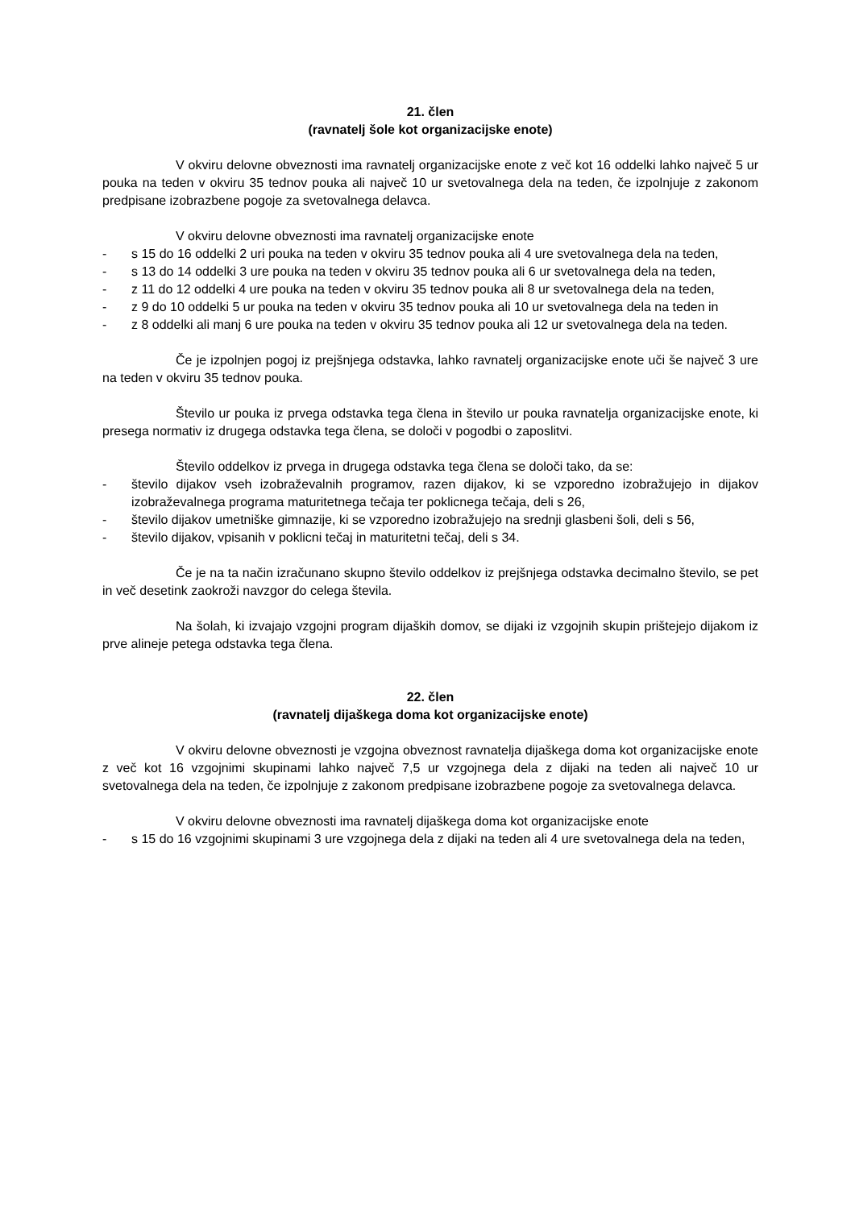21. člen
(ravnatelj šole kot organizacijske enote)
V okviru delovne obveznosti ima ravnatelj organizacijske enote z več kot 16 oddelki lahko največ 5 ur pouka na teden v okviru 35 tednov pouka ali največ 10 ur svetovalnega dela na teden, če izpolnjuje z zakonom predpisane izobrazbene pogoje za svetovalnega delavca.
V okviru delovne obveznosti ima ravnatelj organizacijske enote
- s 15 do 16 oddelki 2 uri pouka na teden v okviru 35 tednov pouka ali 4 ure svetovalnega dela na teden,
- s 13 do 14 oddelki 3 ure pouka na teden v okviru 35 tednov pouka ali 6 ur svetovalnega dela na teden,
- z 11 do 12 oddelki 4 ure pouka na teden v okviru 35 tednov pouka ali 8 ur svetovalnega dela na teden,
- z 9 do 10 oddelki 5 ur pouka na teden v okviru 35 tednov pouka ali 10 ur svetovalnega dela na teden in
- z 8 oddelki ali manj 6 ure pouka na teden v okviru 35 tednov pouka ali 12 ur svetovalnega dela na teden.
Če je izpolnjen pogoj iz prejšnjega odstavka, lahko ravnatelj organizacijske enote uči še največ 3 ure na teden v okviru 35 tednov pouka.
Število ur pouka iz prvega odstavka tega člena in število ur pouka ravnatelja organizacijske enote, ki presega normativ iz drugega odstavka tega člena, se določi v pogodbi o zaposlitvi.
Število oddelkov iz prvega in drugega odstavka tega člena se določi tako, da se:
- število dijakov vseh izobraževalnih programov, razen dijakov, ki se vzporedno izobražujejo in dijakov izobraževalnega programa maturitetnega tečaja ter poklicnega tečaja, deli s 26,
- število dijakov umetniške gimnazije, ki se vzporedno izobražujejo na srednji glasbeni šoli, deli s 56,
- število dijakov, vpisanih v poklicni tečaj in maturitetni tečaj, deli s 34.
Če je na ta način izračunano skupno število oddelkov iz prejšnjega odstavka decimalno število, se pet in več desetink zaokroži navzgor do celega števila.
Na šolah, ki izvajajo vzgojni program dijaških domov, se dijaki iz vzgojnih skupin prištejejo dijakom iz prve alineje petega odstavka tega člena.
22. člen
(ravnatelj dijaškega doma kot organizacijske enote)
V okviru delovne obveznosti je vzgojna obveznost ravnatelja dijaškega doma kot organizacijske enote z več kot 16 vzgojnimi skupinami lahko največ 7,5 ur vzgojnega dela z dijaki na teden ali največ 10 ur svetovalnega dela na teden, če izpolnjuje z zakonom predpisane izobrazbene pogoje za svetovalnega delavca.
V okviru delovne obveznosti ima ravnatelj dijaškega doma kot organizacijske enote
- s 15 do 16 vzgojnimi skupinami 3 ure vzgojnega dela z dijaki na teden ali 4 ure svetovalnega dela na teden,